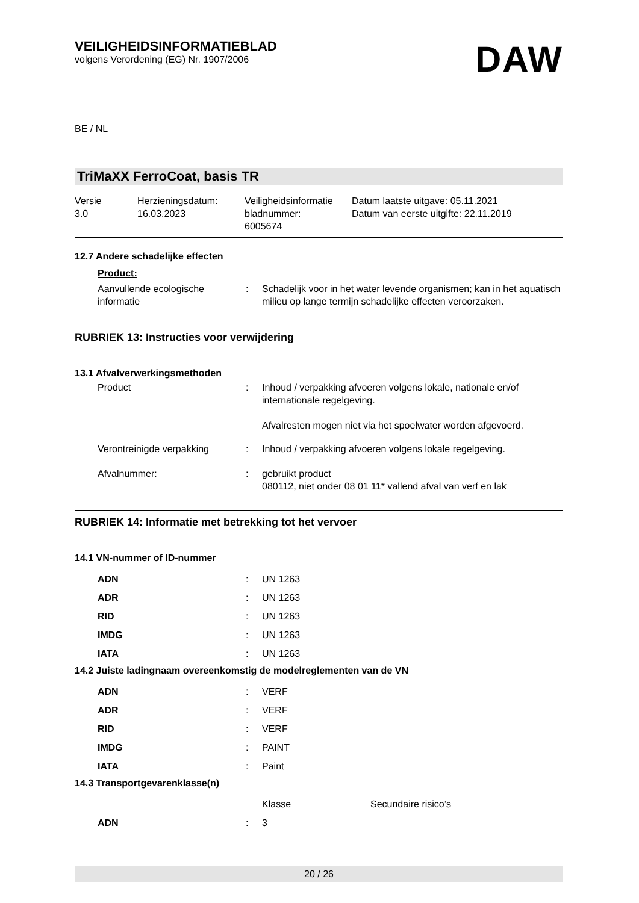VEILIGHEIDSINFORMATIEBLAD
volgens Verordening (EG) Nr. 1907/2006
DAW
BE / NL
TriMaXX FerroCoat, basis TR
Versie
3.0
Herzieningsdatum:
16.03.2023
Veiligheidsinformatie
bladnummer:
6005674
Datum laatste uitgave: 05.11.2021
Datum van eerste uitgifte: 22.11.2019
12.7 Andere schadelijke effecten
Product:
| Aanvullende ecologische informatie | : | Schadelijk voor in het water levende organismen; kan in het aquatisch milieu op lange termijn schadelijke effecten veroorzaken. |
RUBRIEK 13: Instructies voor verwijdering
13.1 Afvalverwerkingsmethoden
| Product | : | Inhoud / verpakking afvoeren volgens lokale, nationale en/of internationale regelgeving. Afvalresten mogen niet via het spoelwater worden afgevoerd. |
| Verontreinigde verpakking | : | Inhoud / verpakking afvoeren volgens lokale regelgeving. |
| Afvalnummer: | : | gebruikt product 080112, niet onder 08 01 11* vallend afval van verf en lak |
RUBRIEK 14: Informatie met betrekking tot het vervoer
14.1 VN-nummer of ID-nummer
| ADN | : | UN 1263 |
| ADR | : | UN 1263 |
| RID | : | UN 1263 |
| IMDG | : | UN 1263 |
| IATA | : | UN 1263 |
14.2 Juiste ladingnaam overeenkomstig de modelreglementen van de VN
| ADN | : | VERF |
| ADR | : | VERF |
| RID | : | VERF |
| IMDG | : | PAINT |
| IATA | : | Paint |
14.3 Transportgevarenklasse(n)
| | | Klasse | Secundaire risico’s |
| ADN | : | 3 | |
20 / 26